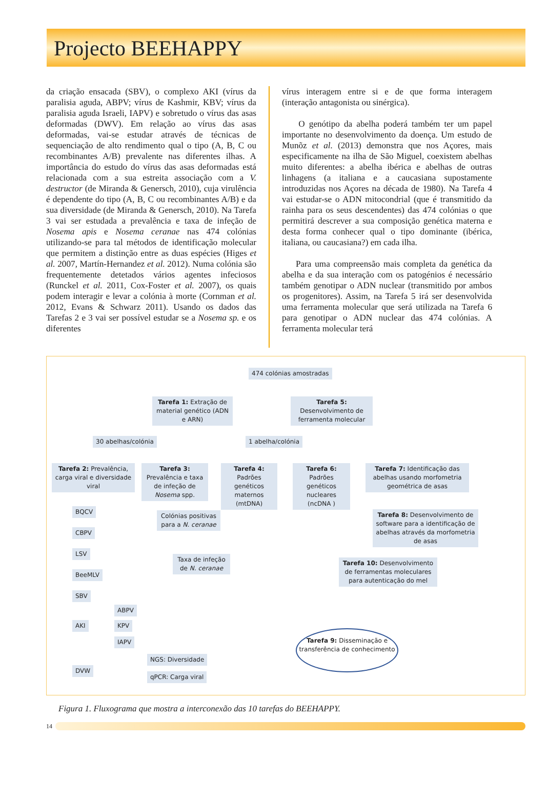Projecto BEEHAPPY
da criação ensacada (SBV), o complexo AKI (vírus da paralisia aguda, ABPV; vírus de Kashmir, KBV; vírus da paralisia aguda Israeli, IAPV) e sobretudo o vírus das asas deformadas (DWV). Em relação ao vírus das asas deformadas, vai-se estudar através de técnicas de sequenciação de alto rendimento qual o tipo (A, B, C ou recombinantes A/B) prevalente nas diferentes ilhas. A importância do estudo do vírus das asas deformadas está relacionada com a sua estreita associação com a V. destructor (de Miranda & Genersch, 2010), cuja virulência é dependente do tipo (A, B, C ou recombinantes A/B) e da sua diversidade (de Miranda & Genersch, 2010). Na Tarefa 3 vai ser estudada a prevalência e taxa de infeção de Nosema apis e Nosema ceranae nas 474 colónias utilizando-se para tal métodos de identificação molecular que permitem a distinção entre as duas espécies (Higes et al. 2007, Martín-Hernandez et al. 2012). Numa colónia são frequentemente detetados vários agentes infeciosos (Runckel et al. 2011, Cox-Foster et al. 2007), os quais podem interagir e levar a colónia à morte (Cornman et al. 2012, Evans & Schwarz 2011). Usando os dados das Tarefas 2 e 3 vai ser possível estudar se a Nosema sp. e os diferentes
vírus interagem entre si e de que forma interagem (interação antagonista ou sinérgica).
O genótipo da abelha poderá também ter um papel importante no desenvolvimento da doença. Um estudo de Munõz et al. (2013) demonstra que nos Açores, mais especificamente na ilha de São Miguel, coexistem abelhas muito diferentes: a abelha ibérica e abelhas de outras linhagens (a italiana e a caucasiana supostamente introduzidas nos Açores na década de 1980). Na Tarefa 4 vai estudar-se o ADN mitocondrial (que é transmitido da rainha para os seus descendentes) das 474 colónias o que permitirá descrever a sua composição genética materna e desta forma conhecer qual o tipo dominante (ibérica, italiana, ou caucasiana?) em cada ilha.
Para uma compreensão mais completa da genética da abelha e da sua interação com os patogénios é necessário também genotipar o ADN nuclear (transmitido por ambos os progenitores). Assim, na Tarefa 5 irá ser desenvolvida uma ferramenta molecular que será utilizada na Tarefa 6 para genotipar o ADN nuclear das 474 colónias. A ferramenta molecular terá
474 colónias amostradas
Tarefa 1: Extração de material genético (ADN e ARN)
Tarefa 5: Desenvolvimento de ferramenta molecular
30 abelhas/colónia 1 abelha/colónia
Tarefa 2: Prevalência, carga viral e diversidade viral
Tarefa 3: Prevalência e taxa de infeção de Nosema spp.
Tarefa 4: Padrões genéticos maternos (mtDNA)
Tarefa 6: Padrões genéticos nucleares (ncDNA )
Tarefa 7: Identificação das abelhas usando morfometria geométrica de asas
Tarefa 8: Desenvolvimento de software para a identificação de abelhas através da morfometria de asas
Colónias positivas para a N. ceranae
Taxa de infeção de N. ceranae
Tarefa 10: Desenvolvimento de ferramentas moleculares para autenticação do mel
BQCV
CBPV
LSV
BeeMLV
SBV
AKI
ABPV
KPV
IAPV
DVW
NGS: Diversidade
qPCR: Carga viral
Tarefa 9: Disseminação e transferência de conhecimento
Figura 1. Fluxograma que mostra a interconexão das 10 tarefas do BEEHAPPY.
14